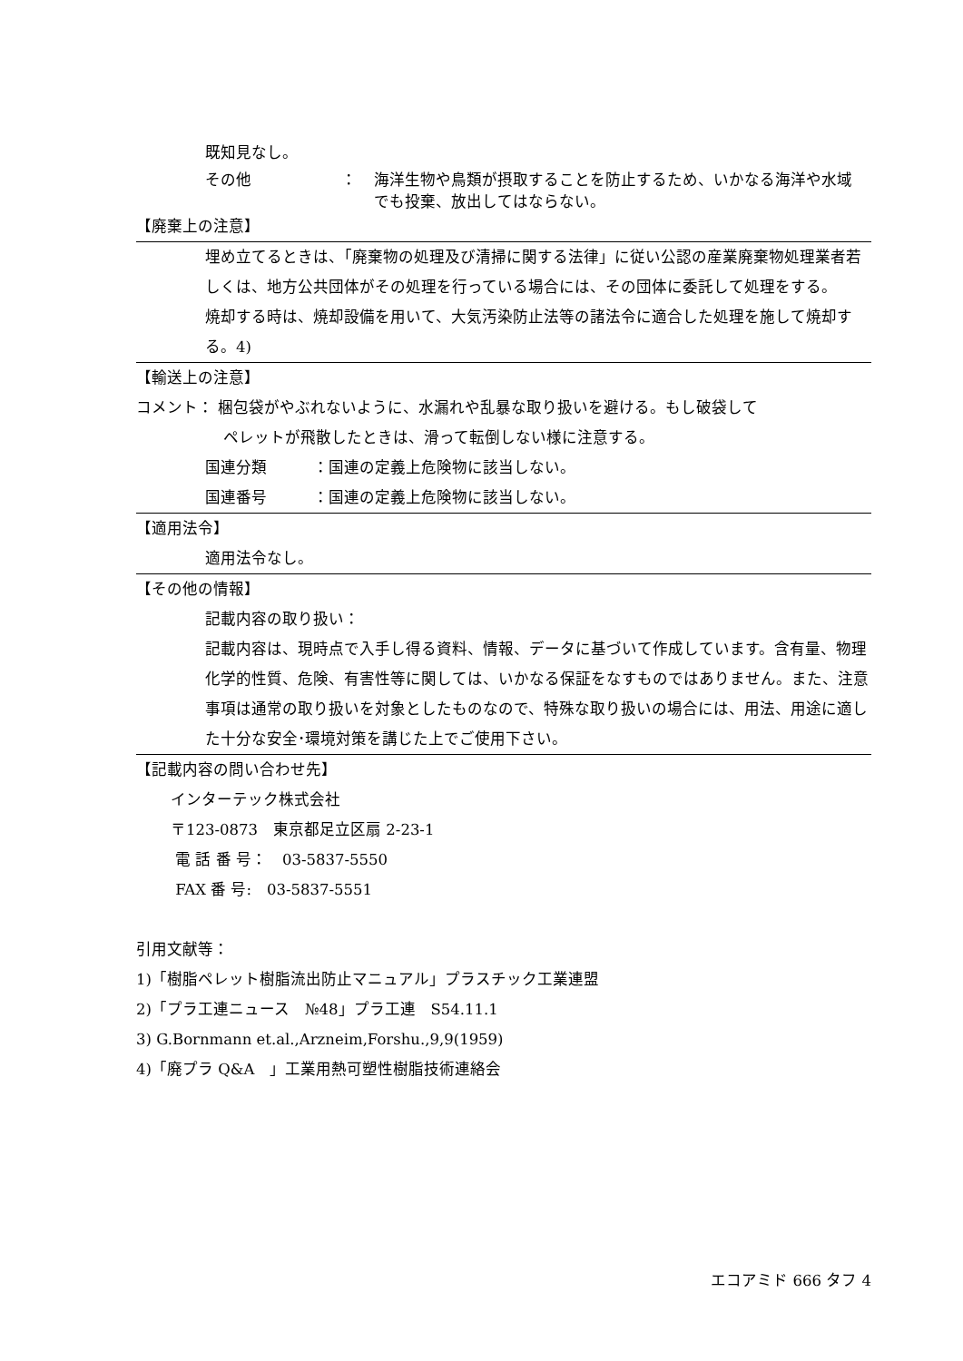既知見なし。
その他 ： 海洋生物や鳥類が摂取することを防止するため、いかなる海洋や水域でも投棄、放出してはならない。
【廃棄上の注意】
埋め立てるときは、「廃棄物の処理及び清掃に関する法律」に従い公認の産業廃棄物処理業者若しくは、地方公共団体がその処理を行っている場合には、その団体に委託して処理をする。
焼却する時は、焼却設備を用いて、大気汚染防止法等の諸法令に適合した処理を施して焼却する。4)
【輸送上の注意】
コメント： 梱包袋がやぶれないように、水漏れや乱暴な取り扱いを避ける。もし破袋して
ペレットが飛散したときは、滑って転倒しない様に注意する。
国連分類　　　：国連の定義上危険物に該当しない。
国連番号　　　：国連の定義上危険物に該当しない。
【適用法令】
適用法令なし。
【その他の情報】
記載内容の取り扱い：
記載内容は、現時点で入手し得る資料、情報、データに基づいて作成しています。含有量、物理化学的性質、危険、有害性等に関しては、いかなる保証をなすものではありません。また、注意事項は通常の取り扱いを対象としたものなので、特殊な取り扱いの場合には、用法、用途に適した十分な安全･環境対策を講じた上でご使用下さい。
【記載内容の問い合わせ先】
インターテック株式会社
〒123-0873　東京都足立区扇 2-23-1
電 話 番 号：　03-5837-5550
FAX 番 号:　03-5837-5551
引用文献等：
1)「樹脂ペレット樹脂流出防止マニュアル」プラスチック工業連盟
2)「プラ工連ニュース　№48」プラ工連　S54.11.1
3) G.Bornmann et.al.,Arzneim,Forshu.,9,9(1959)
4)「廃プラ Q&A　」工業用熱可塑性樹脂技術連絡会
エコアミド 666 タフ 4